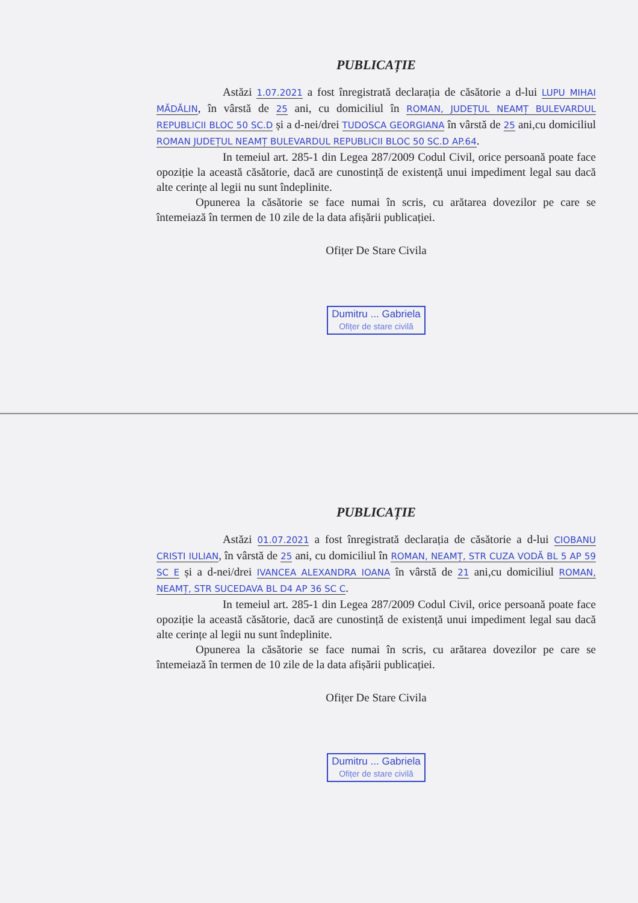PUBLICAȚIE
Astăzi 1.07.2021 a fost înregistrată declarația de căsătorie a d-lui LUPU MIHAI MĂDĂLIN, în vârstă de 25 ani, cu domiciliul în ROMAN, JUDEȚUL NEAMȚ BULEVARDUL REPUBLICII BLOC 50 SC.D și a d-nei/drei TUDOSCA GEORGIANA în vârstă de 25 ani,cu domiciliul ROMAN JUDEȚUL NEAMȚ BULEVARDUL REPUBLICII BLOC 50 SC.D AP.64.
In temeiul art. 285-1 din Legea 287/2009 Codul Civil, orice persoană poate face opoziție la această căsătorie, dacă are cunostință de existență unui impediment legal sau dacă alte cerințe al legii nu sunt îndeplinite.
Opunerea la căsătorie se face numai în scris, cu arătarea dovezilor pe care se întemeiază în termen de 10 zile de la data afișării publicației.
Ofițer De Stare Civila
Dumitru ... Gabriela
Ofițer de stare civilă
PUBLICAȚIE
Astăzi 01.07.2021 a fost înregistrată declarația de căsătorie a d-lui CIOBANU CRISTI IULIAN, în vârstă de 25 ani, cu domiciliul în ROMAN, NEAMȚ, STR CUZA VODĂ BL 5 AP 59 SC E și a d-nei/drei IVANCEA ALEXANDRA IOANA în vârstă de 21 ani,cu domiciliul ROMAN, NEAMȚ, STR SUCEDAVA BL D4 AP 36 SC C.
In temeiul art. 285-1 din Legea 287/2009 Codul Civil, orice persoană poate face opoziție la această căsătorie, dacă are cunostință de existență unui impediment legal sau dacă alte cerințe al legii nu sunt îndeplinite.
Opunerea la căsătorie se face numai în scris, cu arătarea dovezilor pe care se întemeiază în termen de 10 zile de la data afișării publicației.
Ofițer De Stare Civila
Dumitru ... Gabriela
Ofițer de stare civilă